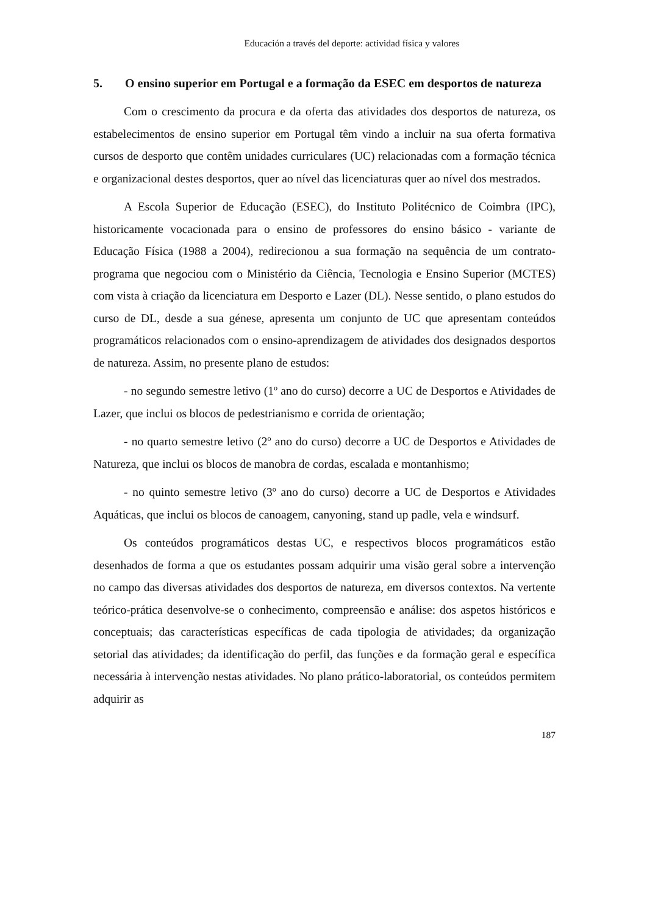Educación a través del deporte: actividad física y valores
5. O ensino superior em Portugal e a formação da ESEC em desportos de natureza
Com o crescimento da procura e da oferta das atividades dos desportos de natureza, os estabelecimentos de ensino superior em Portugal têm vindo a incluir na sua oferta formativa cursos de desporto que contêm unidades curriculares (UC) relacionadas com a formação técnica e organizacional destes desportos, quer ao nível das licenciaturas quer ao nível dos mestrados.
A Escola Superior de Educação (ESEC), do Instituto Politécnico de Coimbra (IPC), historicamente vocacionada para o ensino de professores do ensino básico - variante de Educação Física (1988 a 2004), redirecionou a sua formação na sequência de um contrato-programa que negociou com o Ministério da Ciência, Tecnologia e Ensino Superior (MCTES) com vista à criação da licenciatura em Desporto e Lazer (DL). Nesse sentido, o plano estudos do curso de DL, desde a sua génese, apresenta um conjunto de UC que apresentam conteúdos programáticos relacionados com o ensino-aprendizagem de atividades dos designados desportos de natureza. Assim, no presente plano de estudos:
- no segundo semestre letivo (1º ano do curso) decorre a UC de Desportos e Atividades de Lazer, que inclui os blocos de pedestrianismo e corrida de orientação;
- no quarto semestre letivo (2º ano do curso) decorre a UC de Desportos e Atividades de Natureza, que inclui os blocos de manobra de cordas, escalada e montanhismo;
- no quinto semestre letivo (3º ano do curso) decorre a UC de Desportos e Atividades Aquáticas, que inclui os blocos de canoagem, canyoning, stand up padle, vela e windsurf.
Os conteúdos programáticos destas UC, e respectivos blocos programáticos estão desenhados de forma a que os estudantes possam adquirir uma visão geral sobre a intervenção no campo das diversas atividades dos desportos de natureza, em diversos contextos. Na vertente teórico-prática desenvolve-se o conhecimento, compreensão e análise: dos aspetos históricos e conceptuais; das características específicas de cada tipologia de atividades; da organização setorial das atividades; da identificação do perfil, das funções e da formação geral e específica necessária à intervenção nestas atividades. No plano prático-laboratorial, os conteúdos permitem adquirir as
187